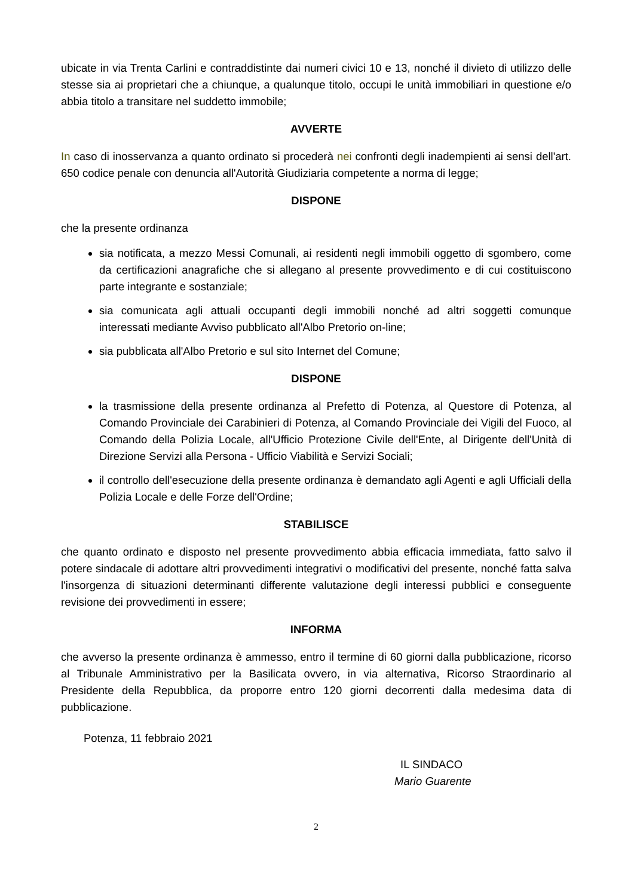ubicate in via Trenta Carlini e contraddistinte dai numeri civici 10 e 13, nonché il divieto di utilizzo delle stesse sia ai proprietari che a chiunque, a qualunque titolo, occupi le unità immobiliari in questione e/o abbia titolo a transitare nel suddetto immobile;
AVVERTE
In caso di inosservanza a quanto ordinato si procederà nei confronti degli inadempienti ai sensi dell'art. 650 codice penale con denuncia all'Autorità Giudiziaria competente a norma di legge;
DISPONE
che la presente ordinanza
sia notificata, a mezzo Messi Comunali, ai residenti negli immobili oggetto di sgombero, come da certificazioni anagrafiche che si allegano al presente provvedimento e di cui costituiscono parte integrante e sostanziale;
sia comunicata agli attuali occupanti degli immobili nonché ad altri soggetti comunque interessati mediante Avviso pubblicato all'Albo Pretorio on-line;
sia pubblicata all'Albo Pretorio e sul sito Internet del Comune;
DISPONE
la trasmissione della presente ordinanza al Prefetto di Potenza, al Questore di Potenza, al Comando Provinciale dei Carabinieri di Potenza, al Comando Provinciale dei Vigili del Fuoco, al Comando della Polizia Locale, all'Ufficio Protezione Civile dell'Ente, al Dirigente dell'Unità di Direzione Servizi alla Persona - Ufficio Viabilità e Servizi Sociali;
il controllo dell'esecuzione della presente ordinanza è demandato agli Agenti e agli Ufficiali della Polizia Locale e delle Forze dell'Ordine;
STABILISCE
che quanto ordinato e disposto nel presente provvedimento abbia efficacia immediata, fatto salvo il potere sindacale di adottare altri provvedimenti integrativi o modificativi del presente, nonché fatta salva l'insorgenza di situazioni determinanti differente valutazione degli interessi pubblici e conseguente revisione dei provvedimenti in essere;
INFORMA
che avverso la presente ordinanza è ammesso, entro il termine di 60 giorni dalla pubblicazione, ricorso al Tribunale Amministrativo per la Basilicata ovvero, in via alternativa, Ricorso Straordinario al Presidente della Repubblica, da proporre entro 120 giorni decorrenti dalla medesima data di pubblicazione.
Potenza, 11 febbraio 2021
IL SINDACO
Mario Guarente
2